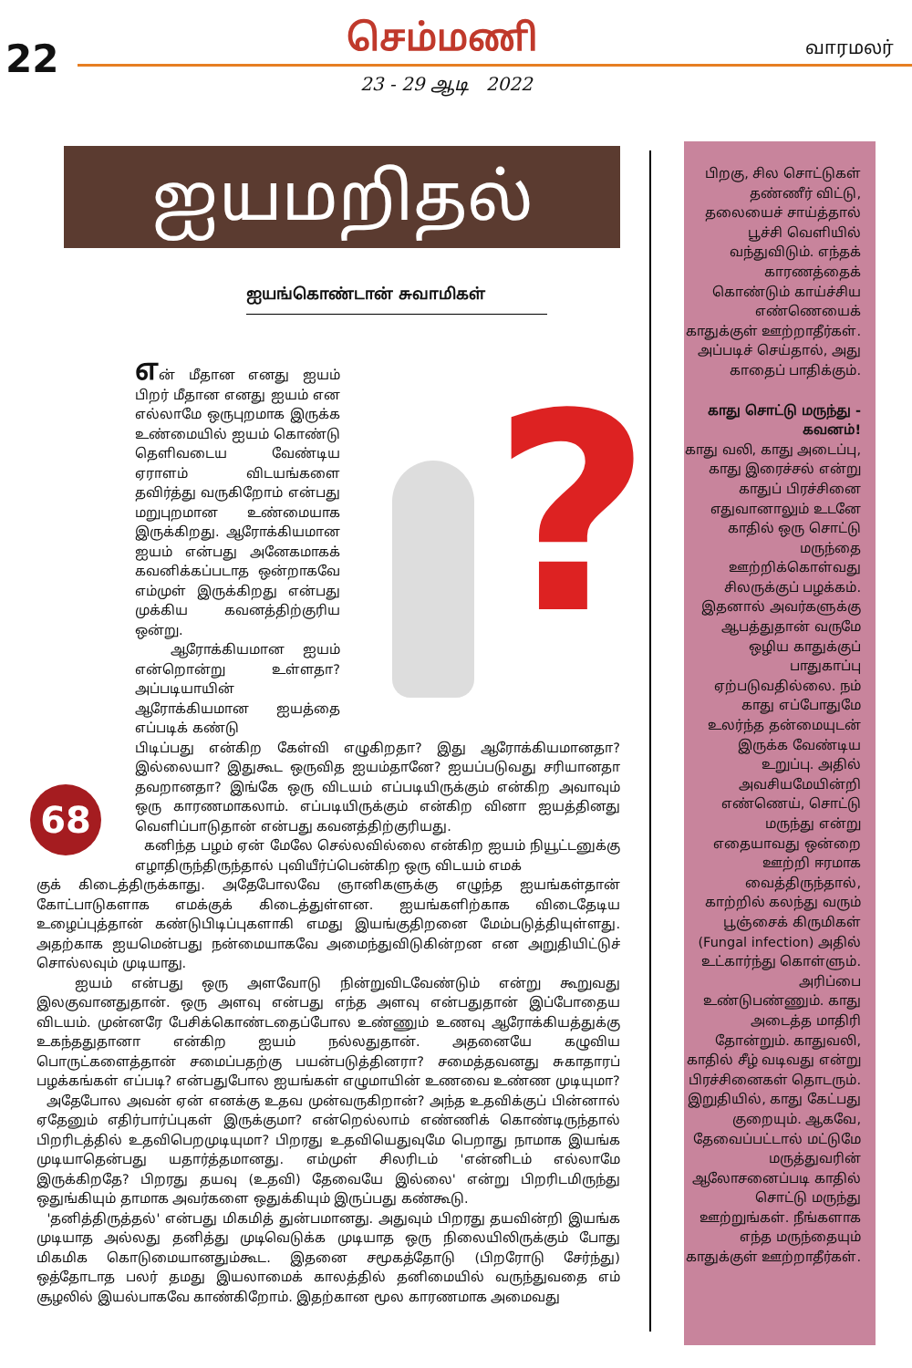22 செம்மணி வாரமலர்
23 - 29 ஆடி 2022
ஐயமறிதல்
ஐயங்கொண்டான் சுவாமிகள்
?
என் மீதான எனது ஐயம் பிறர் மீதான எனது ஐயம் என எல்லாமே ஒருபுறமாக இருக்க உண்மையில் ஐயம் கொண்டு தெளிவடைய வேண்டிய ஏராளம் விடயங்களை தவிர்த்து வருகிறோம் என்பது மறுபுறமான உண்மையாக இருக்கிறது. ஆரோக்கியமான ஐயம் என்பது அனேகமாகக் கவனிக்கப்படாத ஒன்றாகவே எம்முள் இருக்கிறது என்பது முக்கிய கவனத்திற்குரிய ஒன்று.
ஆரோக்கியமான ஐயம் என்றொன்று உள்ளதா? அப்படியாயின் ஆரோக்கியமான ஐயத்தை எப்படிக் கண்டு
பிடிப்பது என்கிற கேள்வி எழுகிறதா? இது ஆரோக்கியமானதா? இல்லையா? இதுகூட ஒருவித ஐயம்தானே? ஐயப்படுவது சரியானதா தவறானதா? இங்கே ஒரு விடயம் எப்படியிருக்கும் என்கிற அவாவும் ஒரு காரணமாகலாம். எப்படியிருக்கும் என்கிற வினா ஐயத்தினது வெளிப்பாடுதான் என்பது கவனத்திற்குரியது.
கனிந்த பழம் ஏன் மேலே செல்லவில்லை என்கிற ஐயம் நியூட்டனுக்கு எழாதிருந்திருந்தால் புவியீர்ப்பென்கிற ஒரு விடயம் எமக்
குக் கிடைத்திருக்காது. அதேபோலவே ஞானிகளுக்கு எழுந்த ஐயங்கள்தான் கோட்பாடுகளாக எமக்குக் கிடைத்துள்ளன. ஐயங்களிற்காக விடைதேடிய உழைப்புத்தான் கண்டுபிடிப்புகளாகி எமது இயங்குதிறனை மேம்படுத்தியுள்ளது. அதற்காக ஐயமென்பது நன்மையாகவே அமைந்துவிடுகின்றன என அறுதியிட்டுச் சொல்லவும் முடியாது.
ஐயம் என்பது ஒரு அளவோடு நின்றுவிடவேண்டும் என்று கூறுவது இலகுவானதுதான். ஒரு அளவு என்பது எந்த அளவு என்பதுதான் இப்போதைய விடயம். முன்னரே பேசிக்கொண்டதைப்போல உண்ணும் உணவு ஆரோக்கியத்துக்கு உகந்ததுதானா என்கிற ஐயம் நல்லதுதான். அதனையே கழுவிய பொருட்களைத்தான் சமைப்பதற்கு பயன்படுத்தினரா? சமைத்தவனது சுகாதாரப் பழக்கங்கள் எப்படி? என்பதுபோல ஐயங்கள் எழுமாயின் உணவை உண்ண முடியுமா?
அதேபோல அவன் ஏன் எனக்கு உதவ முன்வருகிறான்? அந்த உதவிக்குப் பின்னால் ஏதேனும் எதிர்பார்ப்புகள் இருக்குமா? என்றெல்லாம் எண்ணிக் கொண்டிருந்தால் பிறரிடத்தில் உதவிபெறமுடியுமா? பிறரது உதவியெதுவுமே பெறாது நாமாக இயங்க முடியாதென்பது யதார்த்தமானது. எம்முள் சிலரிடம் 'என்னிடம் எல்லாமே இருக்கிறதே? பிறரது தயவு (உதவி) தேவையே இல்லை' என்று பிறரிடமிருந்து ஒதுங்கியும் தாமாக அவர்களை ஒதுக்கியும் இருப்பது கண்கூடு.
'தனித்திருத்தல்' என்பது மிகமித் துன்பமானது. அதுவும் பிறரது தயவின்றி இயங்க முடியாத அல்லது தனித்து முடிவெடுக்க முடியாத ஒரு நிலையிலிருக்கும் போது மிகமிக கொடுமையானதும்கூட. இதனை சமூகத்தோடு (பிறரோடு சேர்ந்து) ஒத்தோடாத பலர் தமது இயலாமைக் காலத்தில் தனிமையில் வருந்துவதை எம் சூழலில் இயல்பாகவே காண்கிறோம். இதற்கான மூல காரணமாக அமைவது
68
பிறகு, சில சொட்டுகள் தண்ணீர் விட்டு, தலையைச் சாய்த்தால் பூச்சி வெளியில் வந்துவிடும். எந்தக் காரணத்தைக் கொண்டும் காய்ச்சிய எண்ணெயைக் காதுக்குள் ஊற்றாதீர்கள். அப்படிச் செய்தால், அது காதைப் பாதிக்கும்.
காது சொட்டு மருந்து - கவனம்!
காது வலி, காது அடைப்பு, காது இரைச்சல் என்று காதுப் பிரச்சினை எதுவானாலும் உடனே காதில் ஒரு சொட்டு மருந்தை ஊற்றிக்கொள்வது சிலருக்குப் பழக்கம். இதனால் அவர்களுக்கு ஆபத்துதான் வருமே ஒழிய காதுக்குப் பாதுகாப்பு ஏற்படுவதில்லை. நம் காது எப்போதுமே உலர்ந்த தன்மையுடன் இருக்க வேண்டிய உறுப்பு. அதில் அவசியமேயின்றி எண்ணெய், சொட்டு மருந்து என்று எதையாவது ஒன்றை ஊற்றி ஈரமாக வைத்திருந்தால், காற்றில் கலந்து வரும் பூஞ்சைக் கிருமிகள் (Fungal infection) அதில் உட்கார்ந்து கொள்ளும். அரிப்பை உண்டுபண்ணும். காது அடைத்த மாதிரி தோன்றும். காதுவலி, காதில் சீழ் வடிவது என்று பிரச்சினைகள் தொடரும். இறுதியில், காது கேட்பது குறையும். ஆகவே, தேவைப்பட்டால் மட்டுமே மருத்துவரின் ஆலோசனைப்படி காதில் சொட்டு மருந்து ஊற்றுங்கள். நீங்களாக எந்த மருந்தையும் காதுக்குள் ஊற்றாதீர்கள்.